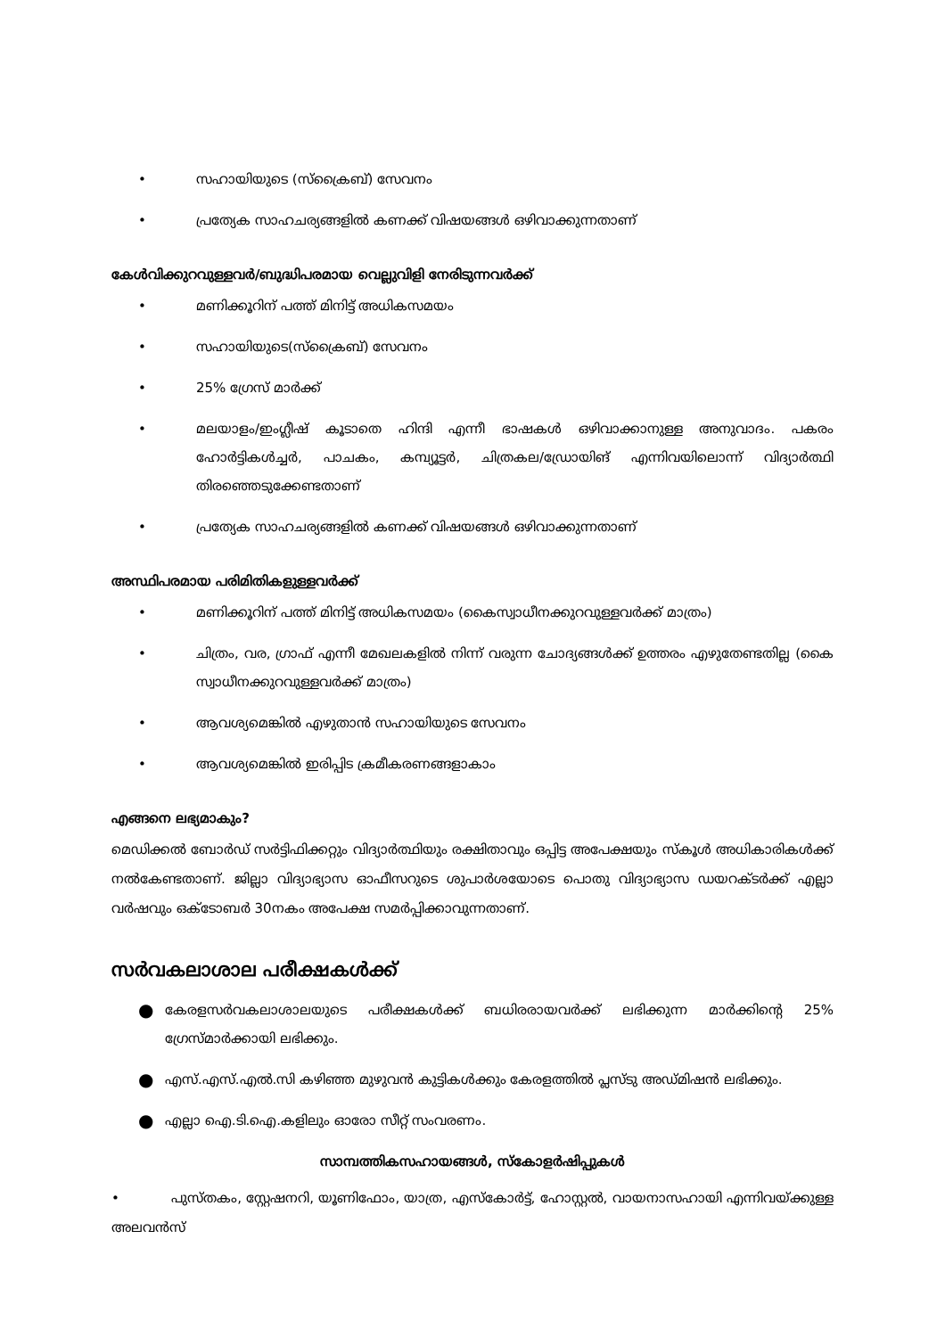• സഹായിയുടെ (സ്ക്രൈബ്) സേവനം
• പ്രത്യേക സാഹചര്യങ്ങളിൽ കണക്ക് വിഷയങ്ങൾ ഒഴിവാക്കുന്നതാണ്
കേൾവിക്കുറവുള്ളവർ/ബുദ്ധിപരമായ വെല്ലുവിളി നേരിടുന്നവർക്ക്
• മണിക്കൂറിന് പത്ത് മിനിട്ട് അധികസമയം
• സഹായിയുടെ(സ്ക്രൈബ്) സേവനം
• 25% ഗ്രേസ് മാർക്ക്
• മലയാളം/ഇംഗ്ലീഷ് കൂടാതെ ഹിന്ദി എന്നീ ഭാഷകൾ ഒഴിവാക്കാനുള്ള അനുവാദം. പകരം ഹോർട്ടികൾച്ചർ, പാചകം, കമ്പ്യൂട്ടർ, ചിത്രകല/ഡ്രോയിങ് എന്നിവയിലൊന്ന് വിദ്യാർത്ഥി തിരഞ്ഞെടുക്കേണ്ടതാണ്
• പ്രത്യേക സാഹചര്യങ്ങളിൽ കണക്ക് വിഷയങ്ങൾ ഒഴിവാക്കുന്നതാണ്
അസ്ഥിപരമായ പരിമിതികളുള്ളവർക്ക്
• മണിക്കൂറിന് പത്ത് മിനിട്ട് അധികസമയം (കൈസ്വാധീനക്കുറവുള്ളവർക്ക് മാത്രം)
• ചിത്രം, വര, ഗ്രാഫ് എന്നീ മേഖലകളിൽ നിന്ന് വരുന്ന ചോദ്യങ്ങൾക്ക് ഉത്തരം എഴുതേണ്ടതില്ല (കൈ സ്വാധീനക്കുറവുള്ളവർക്ക് മാത്രം)
• ആവശ്യമെങ്കിൽ എഴുതാൻ സഹായിയുടെ സേവനം
• ആവശ്യമെങ്കിൽ ഇരിപ്പിട ക്രമീകരണങ്ങളാകാം
എങ്ങനെ ലഭ്യമാകും?
മെഡിക്കൽ ബോർഡ് സർട്ടിഫിക്കറ്റും വിദ്യാർത്ഥിയും രക്ഷിതാവും ഒപ്പിട്ട അപേക്ഷയും സ്കൂൾ അധികാരികൾക്ക് നൽകേണ്ടതാണ്. ജില്ലാ വിദ്യാഭ്യാസ ഓഫീസറുടെ ശുപാർശയോടെ പൊതു വിദ്യാഭ്യാസ ഡയറക്ടർക്ക് എല്ലാ വർഷവും ഒക്ടോബർ 30നകം അപേക്ഷ സമർപ്പിക്കാവുന്നതാണ്.
സർവകലാശാല പരീക്ഷകൾക്ക്
● കേരളസർവകലാശാലയുടെ പരീക്ഷകൾക്ക് ബധിരരായവർക്ക് ലഭിക്കുന്ന മാർക്കിന്റെ 25% ഗ്രേസ്മാർക്കായി ലഭിക്കും.
● എസ്.എസ്.എൽ.സി കഴിഞ്ഞ മുഴുവൻ കുട്ടികൾക്കും കേരളത്തിൽ പ്ലസ്ടു അഡ്മിഷൻ ലഭിക്കും.
● എല്ലാ ഐ.ടി.ഐ.കളിലും ഓരോ സീറ്റ് സംവരണം.
സാമ്പത്തികസഹായങ്ങൾ, സ്കോളർഷിപ്പുകൾ
• പുസ്തകം, സ്റ്റേഷനറി, യൂണിഫോം, യാത്ര, എസ്കോർട്ട്, ഹോസ്റ്റൽ, വായനാസഹായി എന്നിവയ്ക്കുള്ള അലവൻസ്